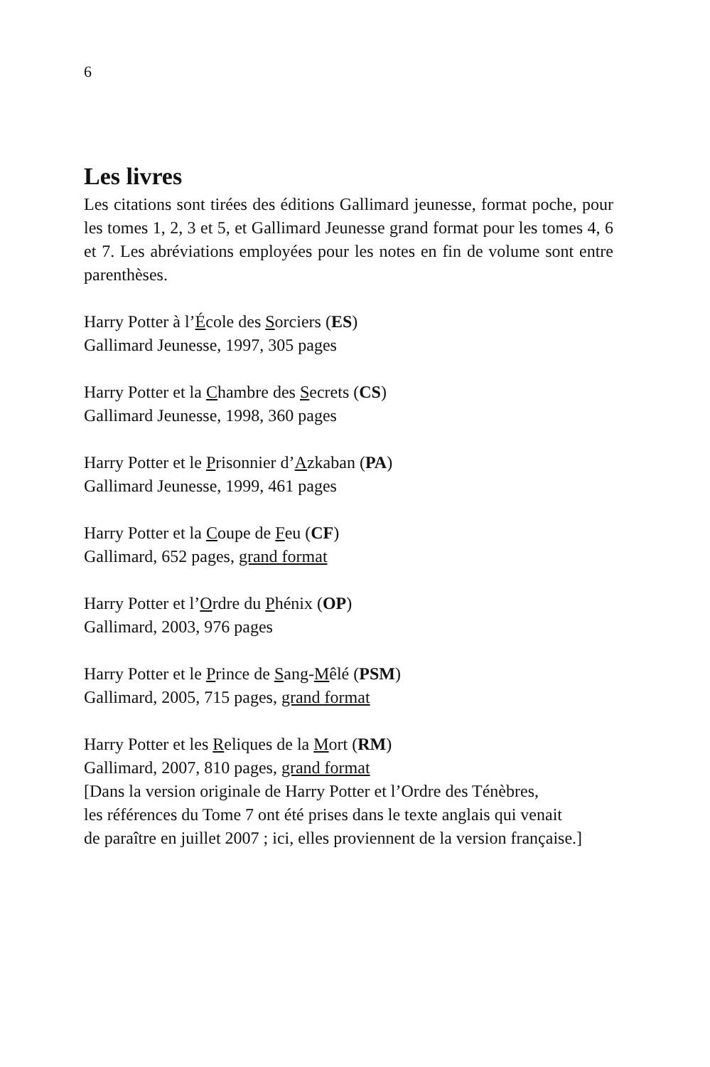6
Les livres
Les citations sont tirées des éditions Gallimard jeunesse, format poche, pour les tomes 1, 2, 3 et 5, et Gallimard Jeunesse grand format pour les tomes 4, 6 et 7. Les abréviations employées pour les notes en fin de volume sont entre parenthèses.
Harry Potter à l’École des Sorciers (ES)
Gallimard Jeunesse, 1997, 305 pages
Harry Potter et la Chambre des Secrets (CS)
Gallimard Jeunesse, 1998, 360 pages
Harry Potter et le Prisonnier d’Azkaban (PA)
Gallimard Jeunesse, 1999, 461 pages
Harry Potter et la Coupe de Feu (CF)
Gallimard, 652 pages, grand format
Harry Potter et l’Ordre du Phénix (OP)
Gallimard, 2003, 976 pages
Harry Potter et le Prince de Sang-Mêlé (PSM)
Gallimard, 2005, 715 pages, grand format
Harry Potter et les Reliques de la Mort (RM)
Gallimard, 2007, 810 pages, grand format
[Dans la version originale de Harry Potter et l’Ordre des Ténèbres,
les références du Tome 7 ont été prises dans le texte anglais qui venait
de paraître en juillet 2007 ; ici, elles proviennent de la version française.]